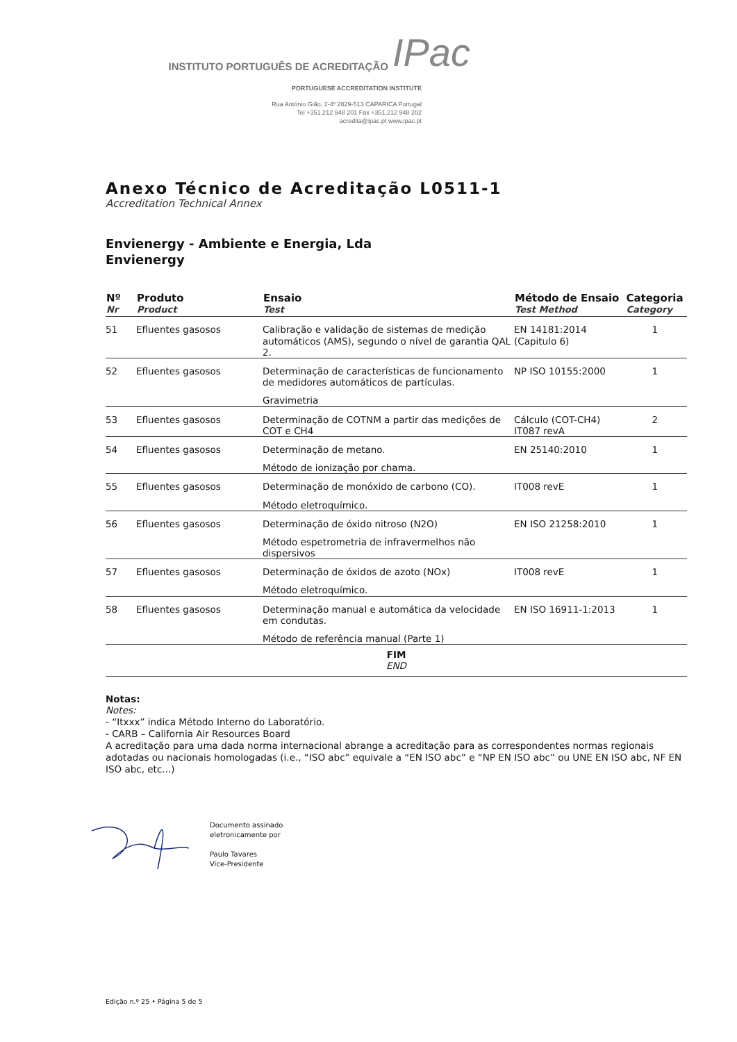INSTITUTO PORTUGUÊS DE ACREDITAÇÃO IPac
PORTUGUESE ACCREDITATION INSTITUTE
Rua António Gião, 2-4º 2829-513 CAPARICA Portugal
Tel +351.212 948 201 Fax +351.212 948 202
acredita@ipac.pt www.ipac.pt
Anexo Técnico de Acreditação L0511-1
Accreditation Technical Annex
Envienergy - Ambiente e Energia, Lda
Envienergy
| Nº Nr | Produto Product | Ensaio Test | Método de Ensaio Test Method | Categoria Category |
| --- | --- | --- | --- | --- |
| 51 | Efluentes gasosos | Calibração e validação de sistemas de medição automáticos (AMS), segundo o nível de garantia QAL 2. | EN 14181:2014 (Capitulo 6) | 1 |
| 52 | Efluentes gasosos | Determinação de características de funcionamento de medidores automáticos de partículas. Gravimetria | NP ISO 10155:2000 | 1 |
| 53 | Efluentes gasosos | Determinação de COTNM a partir das medições de COT e CH4 | Cálculo (COT-CH4) IT087 revA | 2 |
| 54 | Efluentes gasosos | Determinação de metano. Método de ionização por chama. | EN 25140:2010 | 1 |
| 55 | Efluentes gasosos | Determinação de monóxido de carbono (CO). Método eletroquímico. | IT008 revE | 1 |
| 56 | Efluentes gasosos | Determinação de óxido nitroso (N2O) Método espetrometria de infravermelhos não dispersivos | EN ISO 21258:2010 | 1 |
| 57 | Efluentes gasosos | Determinação de óxidos de azoto (NOx) Método eletroquímico. | IT008 revE | 1 |
| 58 | Efluentes gasosos | Determinação manual e automática da velocidade em condutas. Método de referência manual (Parte 1) | EN ISO 16911-1:2013 | 1 |
| FIM END | | | | |
Notas:
Notes:
- “Itxxx” indica Método Interno do Laboratório.
- CARB – California Air Resources Board
A acreditação para uma dada norma internacional abrange a acreditação para as correspondentes normas regionais adotadas ou nacionais homologadas (i.e., “ISO abc” equivale a “EN ISO abc” e “NP EN ISO abc” ou UNE EN ISO abc, NF EN ISO abc, etc...)
Documento assinado
eletronicamente por
Paulo Tavares
Vice-Presidente
Edição n.º 25 • Página 5 de 5